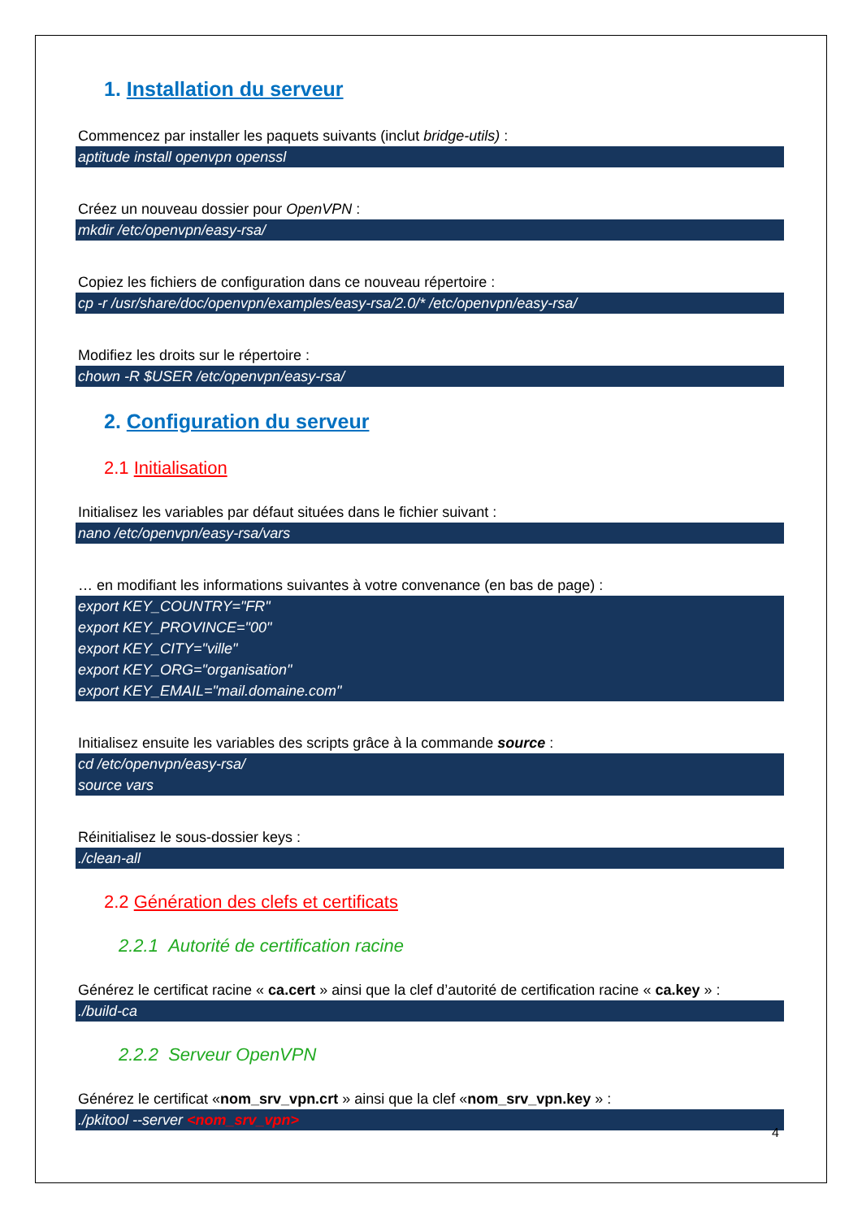1. Installation du serveur
Commencez par installer les paquets suivants (inclut bridge-utils) :
aptitude install openvpn openssl
Créez un nouveau dossier pour OpenVPN :
mkdir /etc/openvpn/easy-rsa/
Copiez les fichiers de configuration dans ce nouveau répertoire :
cp -r /usr/share/doc/openvpn/examples/easy-rsa/2.0/* /etc/openvpn/easy-rsa/
Modifiez les droits sur le répertoire :
chown -R $USER /etc/openvpn/easy-rsa/
2. Configuration du serveur
2.1 Initialisation
Initialisez les variables par défaut situées dans le fichier suivant :
nano /etc/openvpn/easy-rsa/vars
… en modifiant les informations suivantes à votre convenance (en bas de page) :
export KEY_COUNTRY="FR"
export KEY_PROVINCE="00"
export KEY_CITY="ville"
export KEY_ORG="organisation"
export KEY_EMAIL="mail.domaine.com"
Initialisez ensuite les variables des scripts grâce à la commande source :
cd /etc/openvpn/easy-rsa/
source vars
Réinitialisez le sous-dossier keys :
./clean-all
2.2 Génération des clefs et certificats
2.2.1 Autorité de certification racine
Générez le certificat racine « ca.cert » ainsi que la clef d’autorité de certification racine « ca.key » :
./build-ca
2.2.2 Serveur OpenVPN
Générez le certificat «nom_srv_vpn.crt » ainsi que la clef «nom_srv_vpn.key » :
./pkitool --server <nom_srv_vpn>
4